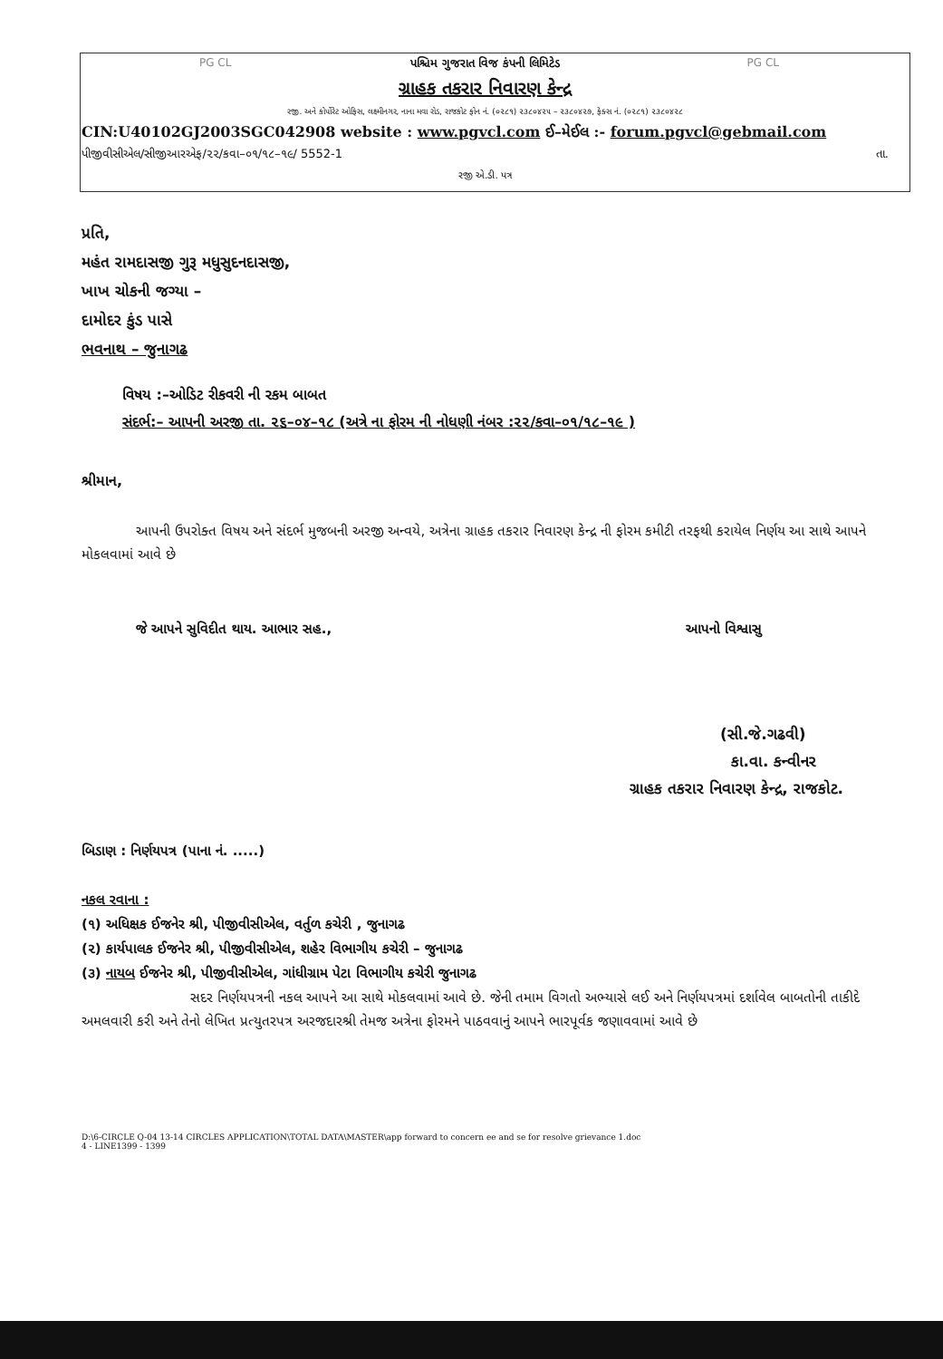PG CL PG CL
પશ્ચિમ ગુજરાત વિજ કંપની લિમિટેડ
ગ્રાહક તકરાર નિવારણ કેન્દ્ર
રજી. અને કોર્પોરેટ ઓફિસ, લક્ષ્મીનગર, નાના મવા રોડ, રાજકોટ ફોન નં. (૦૨૮૧) ૨૩૮૦૪૨૫ – ૨૩૮૦૪૨૭, ફેક્સ નં. (૦૨૮૧) ૨૩૮૦૪૨૮
CIN:U40102GJ2003SGC042908 website : www.pgvcl.com ઈ–મેઈલ :- forum.pgvcl@gebmail.com
પીજીવીસીએલ/સીજીઆરએફ/૨૨/કવા–૦૧/૧૮–૧૯/ 5552-1 તા.
રજી એ.ડી. પત્ર
પ્રતિ,
મહંત રામદાસજી ગુરૂ મધુસુદનદાસજી,
ખાખ ચોકની જગ્યા –
દામોદર કુંડ પાસે
ભવનાથ – જુનાગઢ
વિષય :–ઓડિટ રીકવરી ની રકમ બાબત
સંદર્ભ:– આપની અરજી તા. ૨૬–૦૪–૧૮ (અત્રે ના ફોરમ ની નોધણી નંબર :૨૨/કવા–૦૧/૧૮–૧૯ )
શ્રીમાન,
આપની ઉપરોક્ત વિષય અને સંદર્ભ મુજબની અરજી અન્વયે, અત્રેના ગ્રાહક તકરાર નિવારણ કેન્દ્ર ની ફોરમ કમીટી તરફથી કરાયેલ નિર્ણય આ સાથે આપને મોકલવામાં આવે છે
જે આપને સુવિદીત થાય. આભાર સહ., આપનો વિશ્વાસુ
(સી.જે.ગઢવી)
કા.વા. કન્વીનર
ગ્રાહક તકરાર નિવારણ કેન્દ્ર, રાજકોટ.
બિડાણ : નિર્ણયપત્ર (પાના નં. .....)
નકલ રવાના :
(૧) અધિક્ષક ઈજનેર શ્રી, પીજીવીસીએલ, વર્તુળ કચેરી , જુનાગઢ
(૨) કાર્યપાલક ઈજનેર શ્રી, પીજીવીસીએલ, શહેર વિભાગીય કચેરી – જુનાગઢ
(૩) નાયબ ઈજનેર શ્રી, પીજીવીસીએલ, ગાંધીગ્રામ પેટા વિભાગીય કચેરી જુનાગઢ
સદર નિર્ણયપત્રની નકલ આપને આ સાથે મોકલવામાં આવે છે. જેની તમામ વિગતો અભ્યાસે લઈ અને નિર્ણયપત્રમાં દર્શાવેલ બાબતોની તાકીદે અમલવારી કરી અને તેનો લેખિત પ્રત્યુતરપત્ર અરજદારશ્રી તેમજ અત્રેના ફોરમને પાઠવવાનું આપને ભારપૂર્વક જણાવવામાં આવે છે
D:\6-CIRCLE Q-04 13-14 CIRCLES APPLICATION\TOTAL DATA\MASTER\app forward to concern ee and se for resolve grievance 1.doc
4 - LINE1399 - 1399